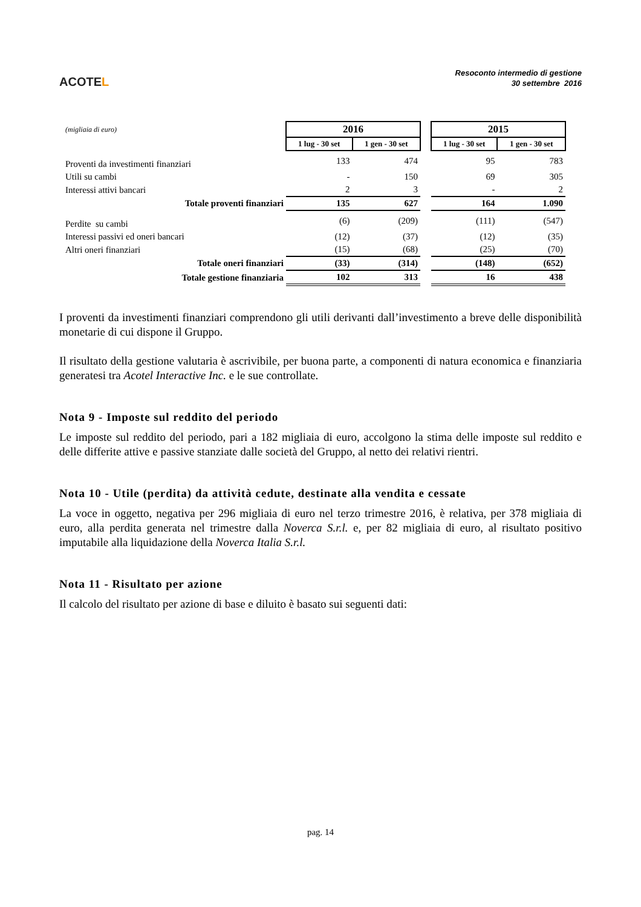ACOTEL
Resoconto intermedio di gestione
30 settembre 2016
| (migliaia di euro) | 2016 | | | 2015 | |
| | 1 lug - 30 set | 1 gen - 30 set | | 1 lug - 30 set | 1 gen - 30 set |
| Proventi da investimenti finanziari | 133 | 474 | | 95 | 783 |
| Utili su cambi | - | 150 | | 69 | 305 |
| Interessi attivi bancari | 2 | 3 | | - | 2 |
| Totale proventi finanziari | 135 | 627 | | 164 | 1.090 |
| Perdite su cambi | (6) | (209) | | (111) | (547) |
| Interessi passivi ed oneri bancari | (12) | (37) | | (12) | (35) |
| Altri oneri finanziari | (15) | (68) | | (25) | (70) |
| Totale oneri finanziari | (33) | (314) | | (148) | (652) |
| Totale gestione finanziaria | 102 | 313 | | 16 | 438 |
I proventi da investimenti finanziari comprendono gli utili derivanti dall’investimento a breve delle disponibilità monetarie di cui dispone il Gruppo.
Il risultato della gestione valutaria è ascrivibile, per buona parte, a componenti di natura economica e finanziaria generatesi tra Acotel Interactive Inc. e le sue controllate.
Nota 9 - Imposte sul reddito del periodo
Le imposte sul reddito del periodo, pari a 182 migliaia di euro, accolgono la stima delle imposte sul reddito e delle differite attive e passive stanziate dalle società del Gruppo, al netto dei relativi rientri.
Nota 10 - Utile (perdita) da attività cedute, destinate alla vendita e cessate
La voce in oggetto, negativa per 296 migliaia di euro nel terzo trimestre 2016, è relativa, per 378 migliaia di euro, alla perdita generata nel trimestre dalla Noverca S.r.l. e, per 82 migliaia di euro, al risultato positivo imputabile alla liquidazione della Noverca Italia S.r.l.
Nota 11 - Risultato per azione
Il calcolo del risultato per azione di base e diluito è basato sui seguenti dati:
pag. 14